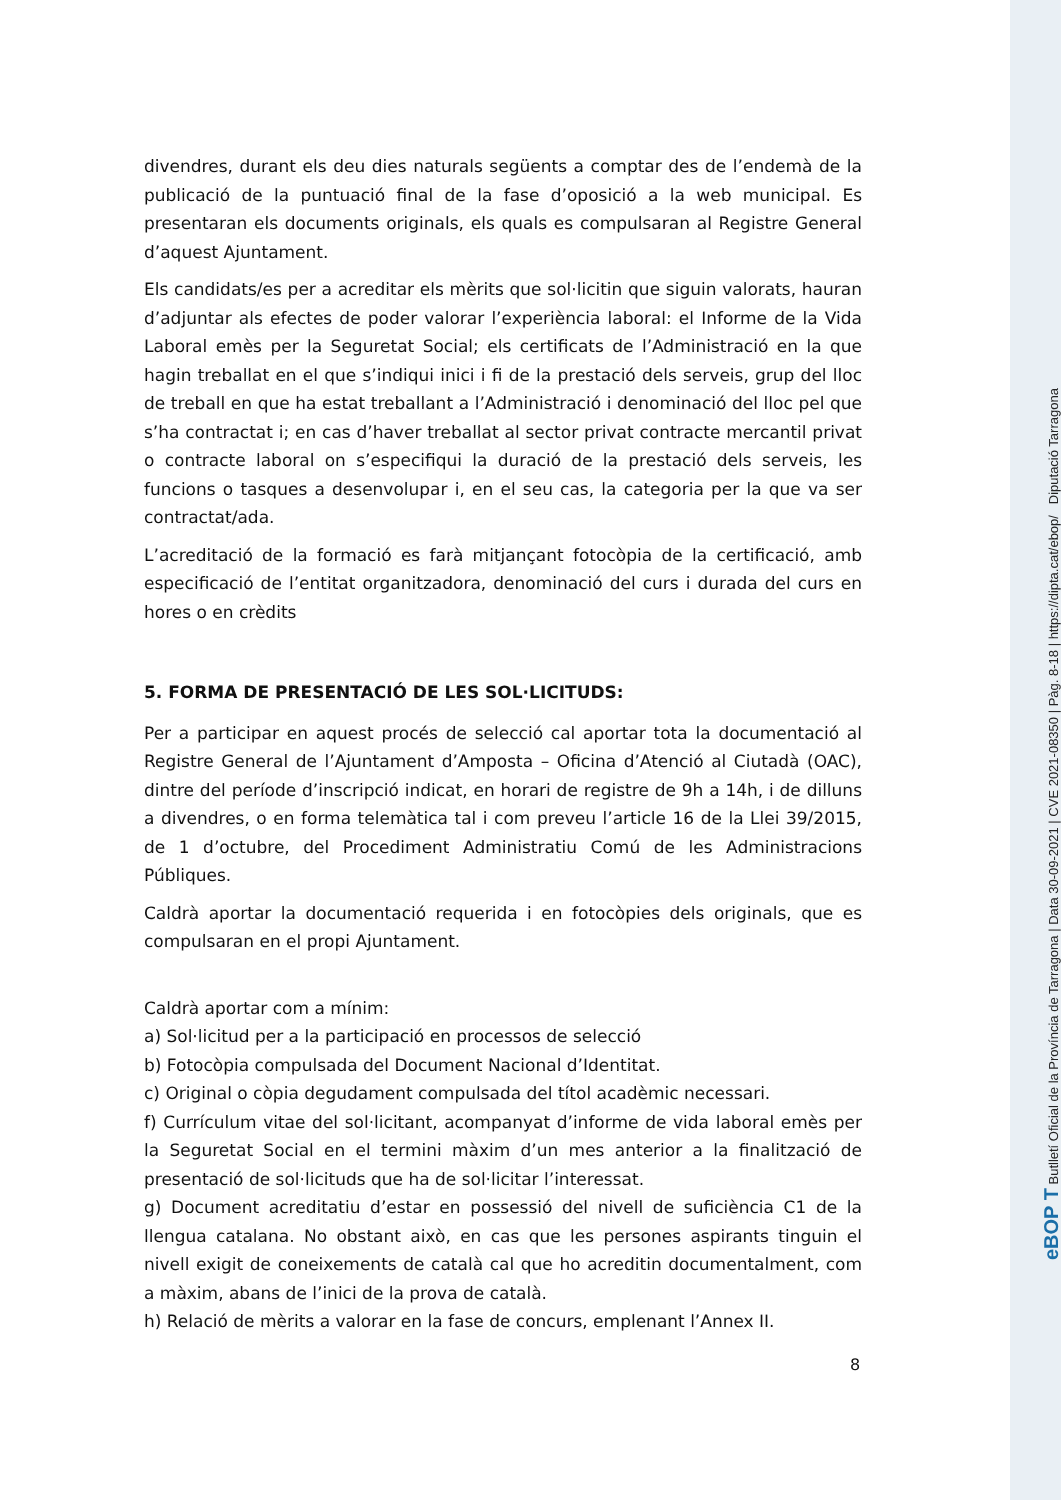divendres, durant els deu dies naturals següents a comptar des de l’endemà de la publicació de la puntuació final de la fase d’oposició a la web municipal. Es presentaran els documents originals, els quals es compulsaran al Registre General d’aquest Ajuntament.
Els candidats/es per a acreditar els mèrits que sol·licitin que siguin valorats, hauran d’adjuntar als efectes de poder valorar l’experiència laboral: el Informe de la Vida Laboral emès per la Seguretat Social; els certificats de l’Administració en la que hagin treballat en el que s’indiqui inici i fi de la prestació dels serveis, grup del lloc de treball en que ha estat treballant a l’Administració i denominació del lloc pel que s’ha contractat i; en cas d’haver treballat al sector privat contracte mercantil privat o contracte laboral on s’especifiqui la duració de la prestació dels serveis, les funcions o tasques a desenvolupar i, en el seu cas, la categoria per la que va ser contractat/ada.
L’acreditació de la formació es farà mitjançant fotocòpia de la certificació, amb especificació de l’entitat organitzadora, denominació del curs i durada del curs en hores o en crèdits
5. FORMA DE PRESENTACIÓ DE LES SOL·LICITUDS:
Per a participar en aquest procés de selecció cal aportar tota la documentació al Registre General de l’Ajuntament d’Amposta – Oficina d’Atenció al Ciutadà (OAC), dintre del període d’inscripció indicat, en horari de registre de 9h a 14h, i de dilluns a divendres, o en forma telemàtica tal i com preveu l’article 16 de la Llei 39/2015, de 1 d’octubre, del Procediment Administratiu Comú de les Administracions Públiques.
Caldrà aportar la documentació requerida i en fotocòpies dels originals, que es compulsaran en el propi Ajuntament.
Caldrà aportar com a mínim:
a) Sol·licitud per a la participació en processos de selecció
b) Fotocòpia compulsada del Document Nacional d’Identitat.
c) Original o còpia degudament compulsada del títol acadèmic necessari.
f) Currículum vitae del sol·licitant, acompanyat d’informe de vida laboral emès per la Seguretat Social en el termini màxim d’un mes anterior a la finalització de presentació de sol·licituds que ha de sol·licitar l’interessat.
g) Document acreditatiu d’estar en possessió del nivell de suficiència C1 de la llengua catalana. No obstant això, en cas que les persones aspirants tinguin el nivell exigit de coneixements de català cal que ho acreditin documentalment, com a màxim, abans de l’inici de la prova de català.
h) Relació de mèrits a valorar en la fase de concurs, emplenant l’Annex II.
8
eBOP T Butlletí Oficial de la Província de Tarragona | Data 30-09-2021 | CVE 2021-08350 | Pàg. 8-18 | https://dipta.cat/ebop/ Diputació Tarragona